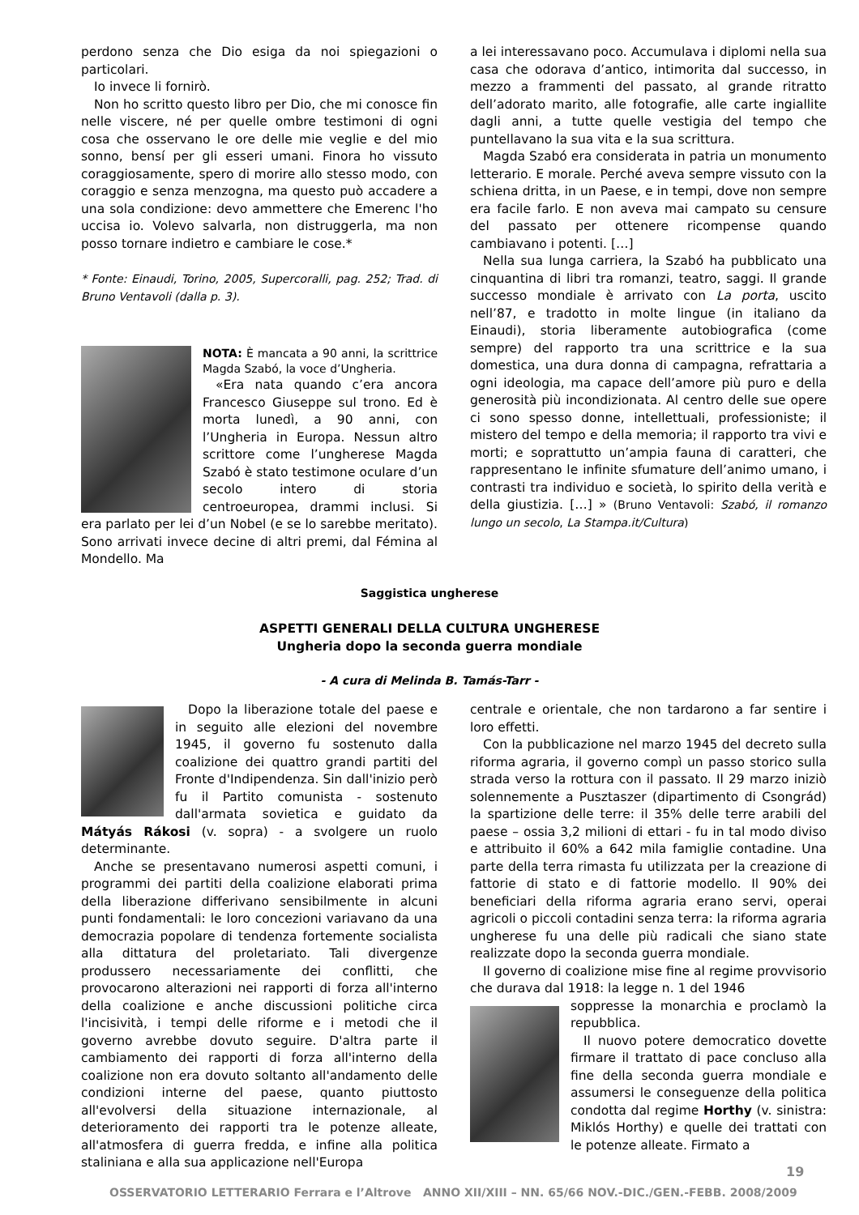perdono senza che Dio esiga da noi spiegazioni o particolari.
Io invece li fornirò.
Non ho scritto questo libro per Dio, che mi conosce fin nelle viscere, né per quelle ombre testimoni di ogni cosa che osservano le ore delle mie veglie e del mio sonno, bensí per gli esseri umani. Finora ho vissuto coraggiosamente, spero di morire allo stesso modo, con coraggio e senza menzogna, ma questo può accadere a una sola condizione: devo ammettere che Emerenc l'ho uccisa io. Volevo salvarla, non distruggerla, ma non posso tornare indietro e cambiare le cose.*
* Fonte: Einaudi, Torino, 2005, Supercoralli, pag. 252; Trad. di Bruno Ventavoli (dalla p. 3).
NOTA: È mancata a 90 anni, la scrittrice Magda Szabó, la voce d’Ungheria.
«Era nata quando c’era ancora Francesco Giuseppe sul trono. Ed è morta lunedì, a 90 anni, con l’Ungheria in Europa. Nessun altro scrittore come l’ungherese Magda Szabó è stato testimone oculare d’un secolo intero di storia centroeuropea, drammi inclusi. Si era parlato per lei d’un Nobel (e se lo sarebbe meritato). Sono arrivati invece decine di altri premi, dal Fémina al Mondello. Ma
a lei interessavano poco. Accumulava i diplomi nella sua casa che odorava d’antico, intimorita dal successo, in mezzo a frammenti del passato, al grande ritratto dell’adorato marito, alle fotografie, alle carte ingiallite dagli anni, a tutte quelle vestigia del tempo che puntellavano la sua vita e la sua scrittura.
Magda Szabó era considerata in patria un monumento letterario. E morale. Perché aveva sempre vissuto con la schiena dritta, in un Paese, e in tempi, dove non sempre era facile farlo. E non aveva mai campato su censure del passato per ottenere ricompense quando cambiavano i potenti. […]
Nella sua lunga carriera, la Szabó ha pubblicato una cinquantina di libri tra romanzi, teatro, saggi. Il grande successo mondiale è arrivato con La porta, uscito nell’87, e tradotto in molte lingue (in italiano da Einaudi), storia liberamente autobiografica (come sempre) del rapporto tra una scrittrice e la sua domestica, una dura donna di campagna, refrattaria a ogni ideologia, ma capace dell’amore più puro e della generosità più incondizionata. Al centro delle sue opere ci sono spesso donne, intellettuali, professioniste; il mistero del tempo e della memoria; il rapporto tra vivi e morti; e soprattutto un’ampia fauna di caratteri, che rappresentano le infinite sfumature dell’animo umano, i contrasti tra individuo e società, lo spirito della verità e della giustizia. […] » (Bruno Ventavoli: Szabó, il romanzo lungo un secolo, La Stampa.it/Cultura)
Saggistica ungherese
ASPETTI GENERALI DELLA CULTURA UNGHERESE
Ungheria dopo la seconda guerra mondiale
- A cura di Melinda B. Tamás-Tarr -
Dopo la liberazione totale del paese e in seguito alle elezioni del novembre 1945, il governo fu sostenuto dalla coalizione dei quattro grandi partiti del Fronte d'Indipendenza. Sin dall'inizio però fu il Partito comunista - sostenuto dall'armata sovietica e guidato da Mátyás Rákosi (v. sopra) - a svolgere un ruolo determinante.
Anche se presentavano numerosi aspetti comuni, i programmi dei partiti della coalizione elaborati prima della liberazione differivano sensibilmente in alcuni punti fondamentali: le loro concezioni variavano da una democrazia popolare di tendenza fortemente socialista alla dittatura del proletariato. Tali divergenze produssero necessariamente dei conflitti, che provocarono alterazioni nei rapporti di forza all'interno della coalizione e anche discussioni politiche circa l'incisività, i tempi delle riforme e i metodi che il governo avrebbe dovuto seguire. D'altra parte il cambiamento dei rapporti di forza all'interno della coalizione non era dovuto soltanto all'andamento delle condizioni interne del paese, quanto piuttosto all'evolversi della situazione internazionale, al deterioramento dei rapporti tra le potenze alleate, all'atmosfera di guerra fredda, e infine alla politica staliniana e alla sua applicazione nell'Europa
centrale e orientale, che non tardarono a far sentire i loro effetti.
Con la pubblicazione nel marzo 1945 del decreto sulla riforma agraria, il governo compì un passo storico sulla strada verso la rottura con il passato. Il 29 marzo iniziò solennemente a Pusztaszer (dipartimento di Csongrád) la spartizione delle terre: il 35% delle terre arabili del paese – ossia 3,2 milioni di ettari - fu in tal modo diviso e attribuito il 60% a 642 mila famiglie contadine. Una parte della terra rimasta fu utilizzata per la creazione di fattorie di stato e di fattorie modello. Il 90% dei beneficiari della riforma agraria erano servi, operai agricoli o piccoli contadini senza terra: la riforma agraria ungherese fu una delle più radicali che siano state realizzate dopo la seconda guerra mondiale.
Il governo di coalizione mise fine al regime provvisorio che durava dal 1918: la legge n. 1 del 1946
soppresse la monarchia e proclamò la repubblica.
Il nuovo potere democratico dovette firmare il trattato di pace concluso alla fine della seconda guerra mondiale e assumersi le conseguenze della politica condotta dal regime Horthy (v. sinistra: Miklós Horthy) e quelle dei trattati con le potenze alleate. Firmato a
19
OSSERVATORIO LETTERARIO Ferrara e l’Altrove ANNO XII/XIII – NN. 65/66 NOV.-DIC./GEN.-FEBB. 2008/2009